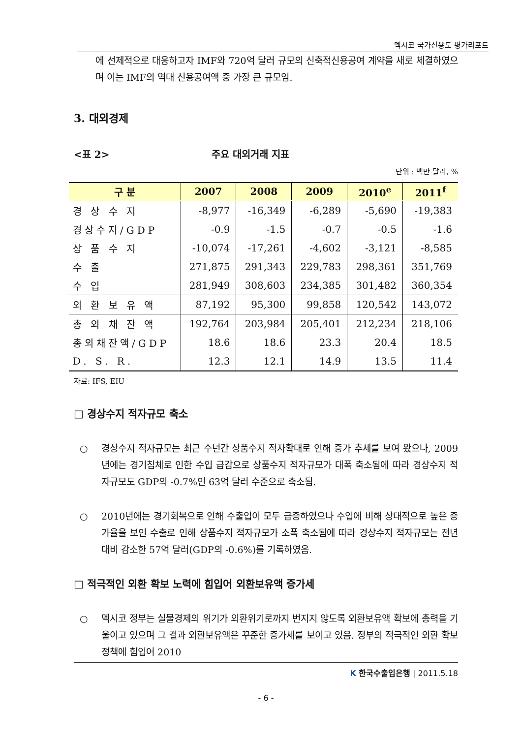멕시코 국가신용도 평가리포트
에 선제적으로 대응하고자 IMF와 720억 달러 규모의 신축적신용공여 계약을 새로 체결하였으며 이는 IMF의 역대 신용공여액 중 가장 큰 규모임.
3. 대외경제
<표 2> 주요 대외거래 지표
단위 : 백만 달러, %
| 구 분 | 2007 | 2008 | 2009 | 2010<sup>e</sup> | 2011<sup>f</sup> |
| --- | --- | --- | --- | --- | --- |
| 경 상 수 지 | -8,977 | -16,349 | -6,289 | -5,690 | -19,383 |
| 경상수지/GDP | -0.9 | -1.5 | -0.7 | -0.5 | -1.6 |
| 상 품 수 지 | -10,074 | -17,261 | -4,602 | -3,121 | -8,585 |
| 수 출 | 271,875 | 291,343 | 229,783 | 298,361 | 351,769 |
| 수 입 | 281,949 | 308,603 | 234,385 | 301,482 | 360,354 |
| 외 환 보 유 액 | 87,192 | 95,300 | 99,858 | 120,542 | 143,072 |
| 총 외 채 잔 액 | 192,764 | 203,984 | 205,401 | 212,234 | 218,106 |
| 총외채잔액/GDP | 18.6 | 18.6 | 23.3 | 20.4 | 18.5 |
| D. S. R. | 12.3 | 12.1 | 14.9 | 13.5 | 11.4 |
자료: IFS, EIU
□ 경상수지 적자규모 축소
○ 경상수지 적자규모는 최근 수년간 상품수지 적자확대로 인해 증가 추세를 보여 왔으나, 2009년에는 경기침체로 인한 수입 급감으로 상품수지 적자규모가 대폭 축소됨에 따라 경상수지 적자규모도 GDP의 -0.7%인 63억 달러 수준으로 축소됨.
○ 2010년에는 경기회복으로 인해 수출입이 모두 급증하였으나 수입에 비해 상대적으로 높은 증가율을 보인 수출로 인해 상품수지 적자규모가 소폭 축소됨에 따라 경상수지 적자규모는 전년대비 감소한 57억 달러(GDP의 -0.6%)를 기록하였음.
□ 적극적인 외환 확보 노력에 힘입어 외환보유액 증가세
○ 멕시코 정부는 실물경제의 위기가 외환위기로까지 번지지 않도록 외환보유액 확보에 총력을 기울이고 있으며 그 결과 외환보유액은 꾸준한 증가세를 보이고 있음. 정부의 적극적인 외환 확보 정책에 힘입어 2010
K 한국수출입은행 | 2011.5.18
- 6 -